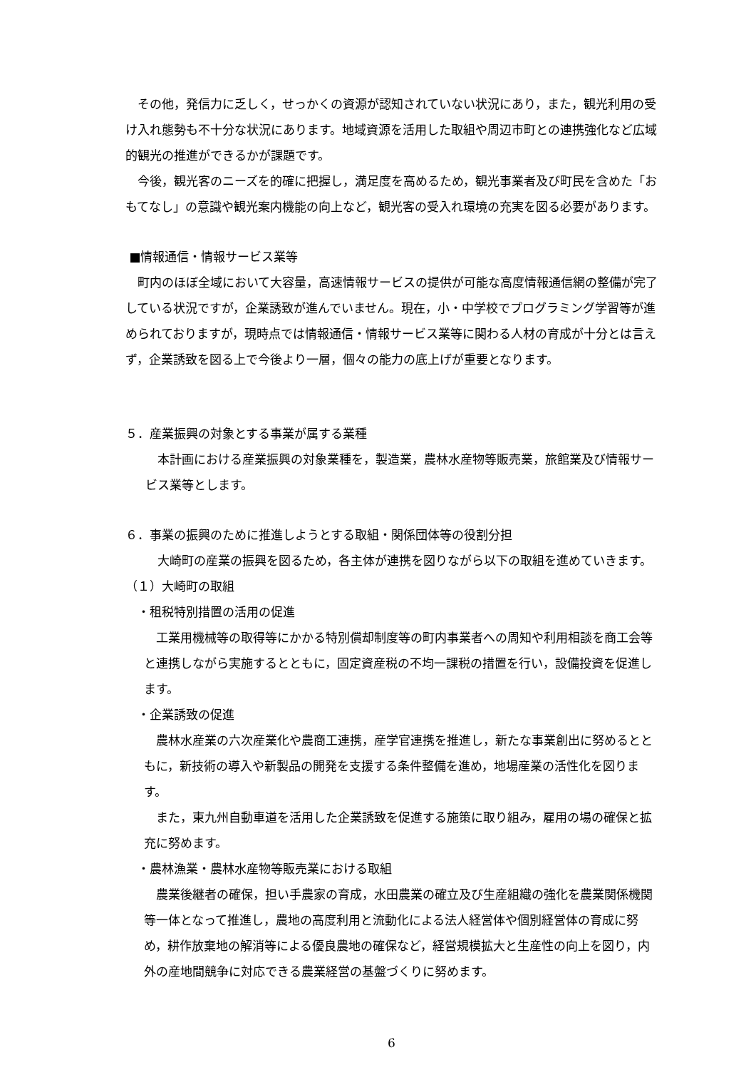その他，発信力に乏しく，せっかくの資源が認知されていない状況にあり，また，観光利用の受け入れ態勢も不十分な状況にあります。地域資源を活用した取組や周辺市町との連携強化など広域的観光の推進ができるかが課題です。
　今後，観光客のニーズを的確に把握し，満足度を高めるため，観光事業者及び町民を含めた「おもてなし」の意識や観光案内機能の向上など，観光客の受入れ環境の充実を図る必要があります。
■情報通信・情報サービス業等
　町内のほぼ全域において大容量，高速情報サービスの提供が可能な高度情報通信網の整備が完了している状況ですが，企業誘致が進んでいません。現在，小・中学校でプログラミング学習等が進められておりますが，現時点では情報通信・情報サービス業等に関わる人材の育成が十分とは言えず，企業誘致を図る上で今後より一層，個々の能力の底上げが重要となります。
５．産業振興の対象とする事業が属する業種
　本計画における産業振興の対象業種を，製造業，農林水産物等販売業，旅館業及び情報サービス業等とします。
６．事業の振興のために推進しようとする取組・関係団体等の役割分担
　大崎町の産業の振興を図るため，各主体が連携を図りながら以下の取組を進めていきます。
（１）大崎町の取組
　・租税特別措置の活用の促進
　工業用機械等の取得等にかかる特別償却制度等の町内事業者への周知や利用相談を商工会等と連携しながら実施するとともに，固定資産税の不均一課税の措置を行い，設備投資を促進します。
　・企業誘致の促進
　農林水産業の六次産業化や農商工連携，産学官連携を推進し，新たな事業創出に努めるとともに，新技術の導入や新製品の開発を支援する条件整備を進め，地場産業の活性化を図ります。
　また，東九州自動車道を活用した企業誘致を促進する施策に取り組み，雇用の場の確保と拡充に努めます。
　・農林漁業・農林水産物等販売業における取組
　農業後継者の確保，担い手農家の育成，水田農業の確立及び生産組織の強化を農業関係機関等一体となって推進し，農地の高度利用と流動化による法人経営体や個別経営体の育成に努め，耕作放棄地の解消等による優良農地の確保など，経営規模拡大と生産性の向上を図り，内外の産地間競争に対応できる農業経営の基盤づくりに努めます。
6